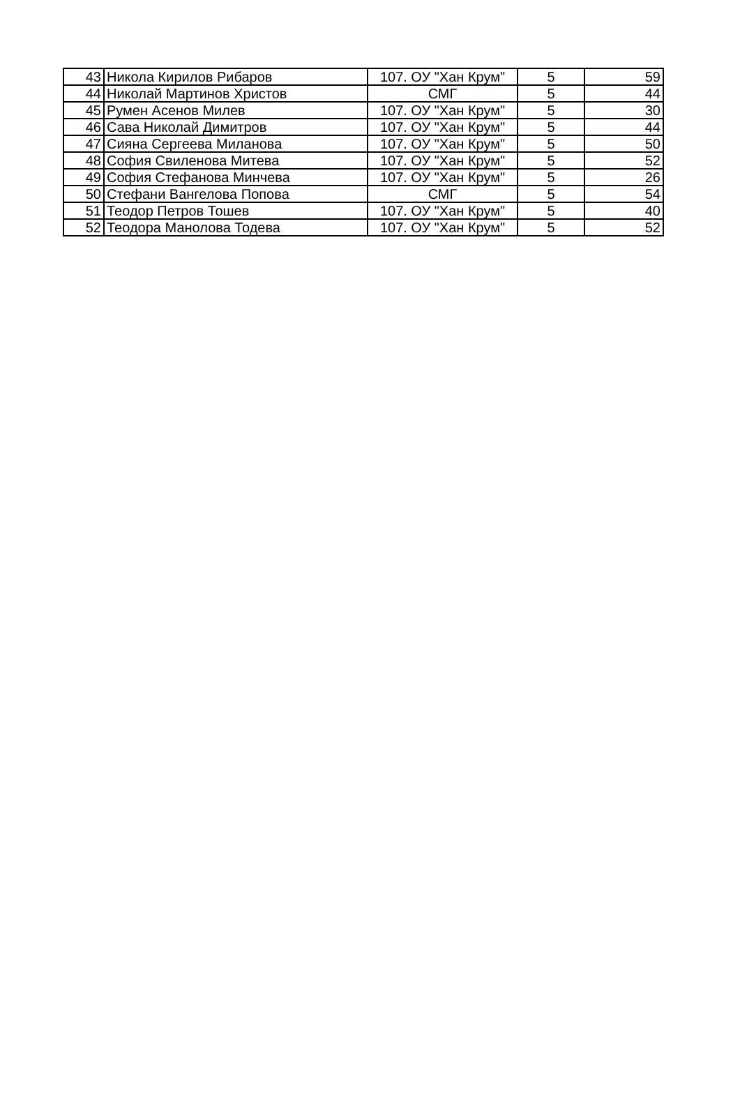| 43 | Никола Кирилов Рибаров | 107. ОУ "Хан Крум" | 5 | 59 |
| 44 | Николай Мартинов Христов | СМГ | 5 | 44 |
| 45 | Румен Асенов Милев | 107. ОУ "Хан Крум" | 5 | 30 |
| 46 | Сава Николай Димитров | 107. ОУ "Хан Крум" | 5 | 44 |
| 47 | Сияна Сергеева Миланова | 107. ОУ "Хан Крум" | 5 | 50 |
| 48 | София Свиленова Митева | 107. ОУ "Хан Крум" | 5 | 52 |
| 49 | София Стефанова Минчева | 107. ОУ "Хан Крум" | 5 | 26 |
| 50 | Стефани Вангелова Попова | СМГ | 5 | 54 |
| 51 | Теодор Петров Тошев | 107. ОУ "Хан Крум" | 5 | 40 |
| 52 | Теодора Манолова Тодева | 107. ОУ "Хан Крум" | 5 | 52 |